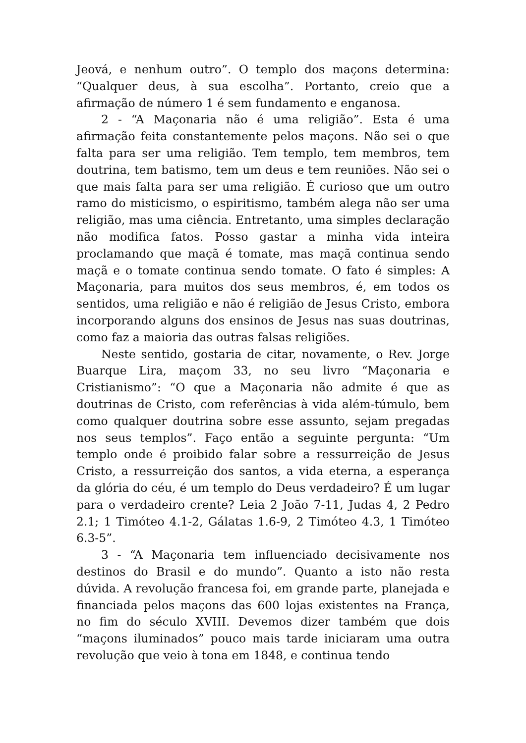Jeová, e nenhum outro”. O templo dos maçons determina: “Qualquer deus, à sua escolha”. Portanto, creio que a afirmação de número 1 é sem fundamento e enganosa.
2 - “A Maçonaria não é uma religião”. Esta é uma afirmação feita constantemente pelos maçons. Não sei o que falta para ser uma religião. Tem templo, tem membros, tem doutrina, tem batismo, tem um deus e tem reuniões. Não sei o que mais falta para ser uma religião. É curioso que um outro ramo do misticismo, o espiritismo, também alega não ser uma religião, mas uma ciência. Entretanto, uma simples declaração não modifica fatos. Posso gastar a minha vida inteira proclamando que maçã é tomate, mas maçã continua sendo maçã e o tomate continua sendo tomate. O fato é simples: A Maçonaria, para muitos dos seus membros, é, em todos os sentidos, uma religião e não é religião de Jesus Cristo, embora incorporando alguns dos ensinos de Jesus nas suas doutrinas, como faz a maioria das outras falsas religiões.
Neste sentido, gostaria de citar, novamente, o Rev. Jorge Buarque Lira, maçom 33, no seu livro “Maçonaria e Cristianismo”: “O que a Maçonaria não admite é que as doutrinas de Cristo, com referências à vida além-túmulo, bem como qualquer doutrina sobre esse assunto, sejam pregadas nos seus templos”. Faço então a seguinte pergunta: “Um templo onde é proibido falar sobre a ressurreição de Jesus Cristo, a ressurreição dos santos, a vida eterna, a esperança da glória do céu, é um templo do Deus verdadeiro? É um lugar para o verdadeiro crente? Leia 2 João 7-11, Judas 4, 2 Pedro 2.1; 1 Timóteo 4.1-2, Gálatas 1.6-9, 2 Timóteo 4.3, 1 Timóteo 6.3-5”.
3 - “A Maçonaria tem influenciado decisivamente nos destinos do Brasil e do mundo”. Quanto a isto não resta dúvida. A revolução francesa foi, em grande parte, planejada e financiada pelos maçons das 600 lojas existentes na França, no fim do século XVIII. Devemos dizer também que dois “maçons iluminados” pouco mais tarde iniciaram uma outra revolução que veio à tona em 1848, e continua tendo